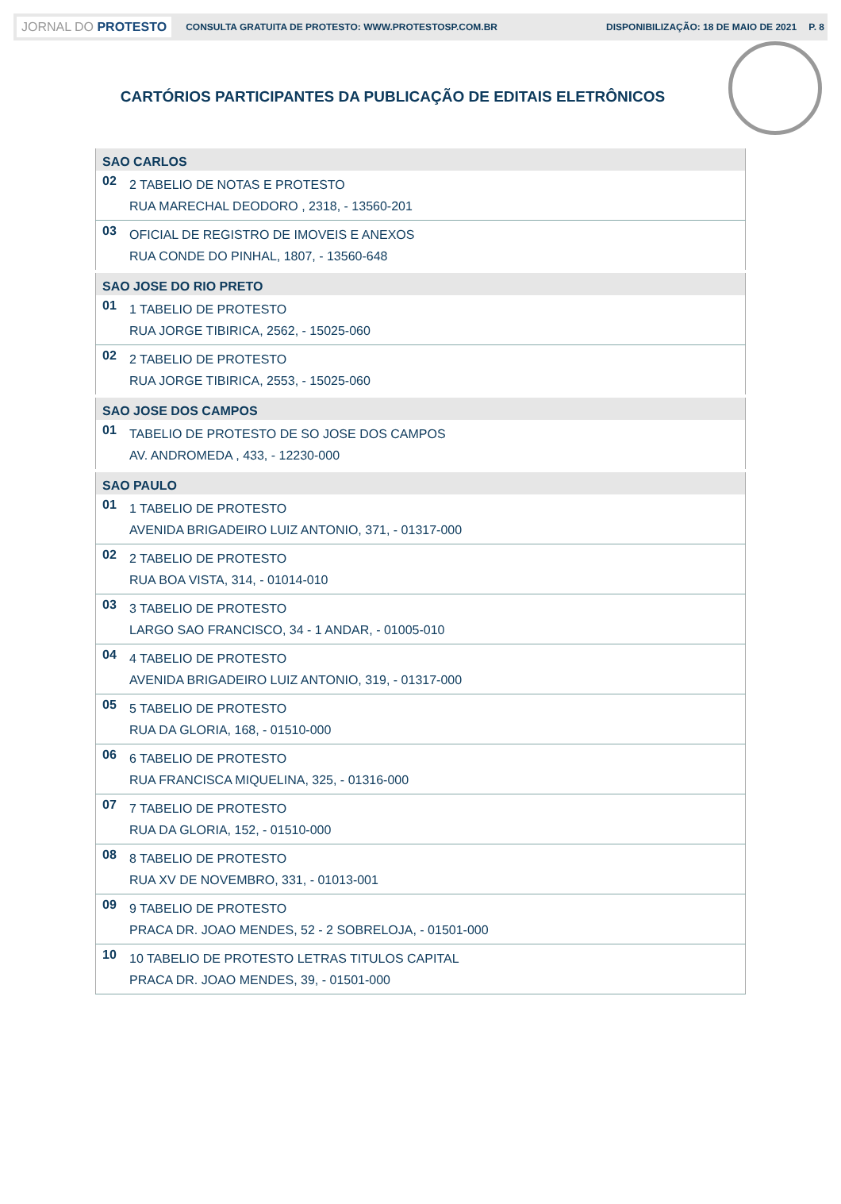JORNAL DO PROTESTO CONSULTA GRATUITA DE PROTESTO: WWW.PROTESTOSP.COM.BR DISPONIBILIZAÇÃO: 18 DE MAIO DE 2021 P. 8
CARTÓRIOS PARTICIPANTES DA PUBLICAÇÃO DE EDITAIS ELETRÔNICOS
| SAO CARLOS | |
| 02 | 2 TABELIO DE NOTAS E PROTESTO RUA MARECHAL DEODORO , 2318, - 13560-201 |
| 03 | OFICIAL DE REGISTRO DE IMOVEIS E ANEXOS RUA CONDE DO PINHAL, 1807, - 13560-648 |
| SAO JOSE DO RIO PRETO | |
| 01 | 1 TABELIO DE PROTESTO RUA JORGE TIBIRICA, 2562, - 15025-060 |
| 02 | 2 TABELIO DE PROTESTO RUA JORGE TIBIRICA, 2553, - 15025-060 |
| SAO JOSE DOS CAMPOS | |
| 01 | TABELIO DE PROTESTO DE SO JOSE DOS CAMPOS AV. ANDROMEDA , 433, - 12230-000 |
| SAO PAULO | |
| 01 | 1 TABELIO DE PROTESTO AVENIDA BRIGADEIRO LUIZ ANTONIO, 371, - 01317-000 |
| 02 | 2 TABELIO DE PROTESTO RUA BOA VISTA, 314, - 01014-010 |
| 03 | 3 TABELIO DE PROTESTO LARGO SAO FRANCISCO, 34 - 1 ANDAR, - 01005-010 |
| 04 | 4 TABELIO DE PROTESTO AVENIDA BRIGADEIRO LUIZ ANTONIO, 319, - 01317-000 |
| 05 | 5 TABELIO DE PROTESTO RUA DA GLORIA, 168, - 01510-000 |
| 06 | 6 TABELIO DE PROTESTO RUA FRANCISCA MIQUELINA, 325, - 01316-000 |
| 07 | 7 TABELIO DE PROTESTO RUA DA GLORIA, 152, - 01510-000 |
| 08 | 8 TABELIO DE PROTESTO RUA XV DE NOVEMBRO, 331, - 01013-001 |
| 09 | 9 TABELIO DE PROTESTO PRACA DR. JOAO MENDES, 52 - 2 SOBRELOJA, - 01501-000 |
| 10 | 10 TABELIO DE PROTESTO LETRAS TITULOS CAPITAL PRACA DR. JOAO MENDES, 39, - 01501-000 |